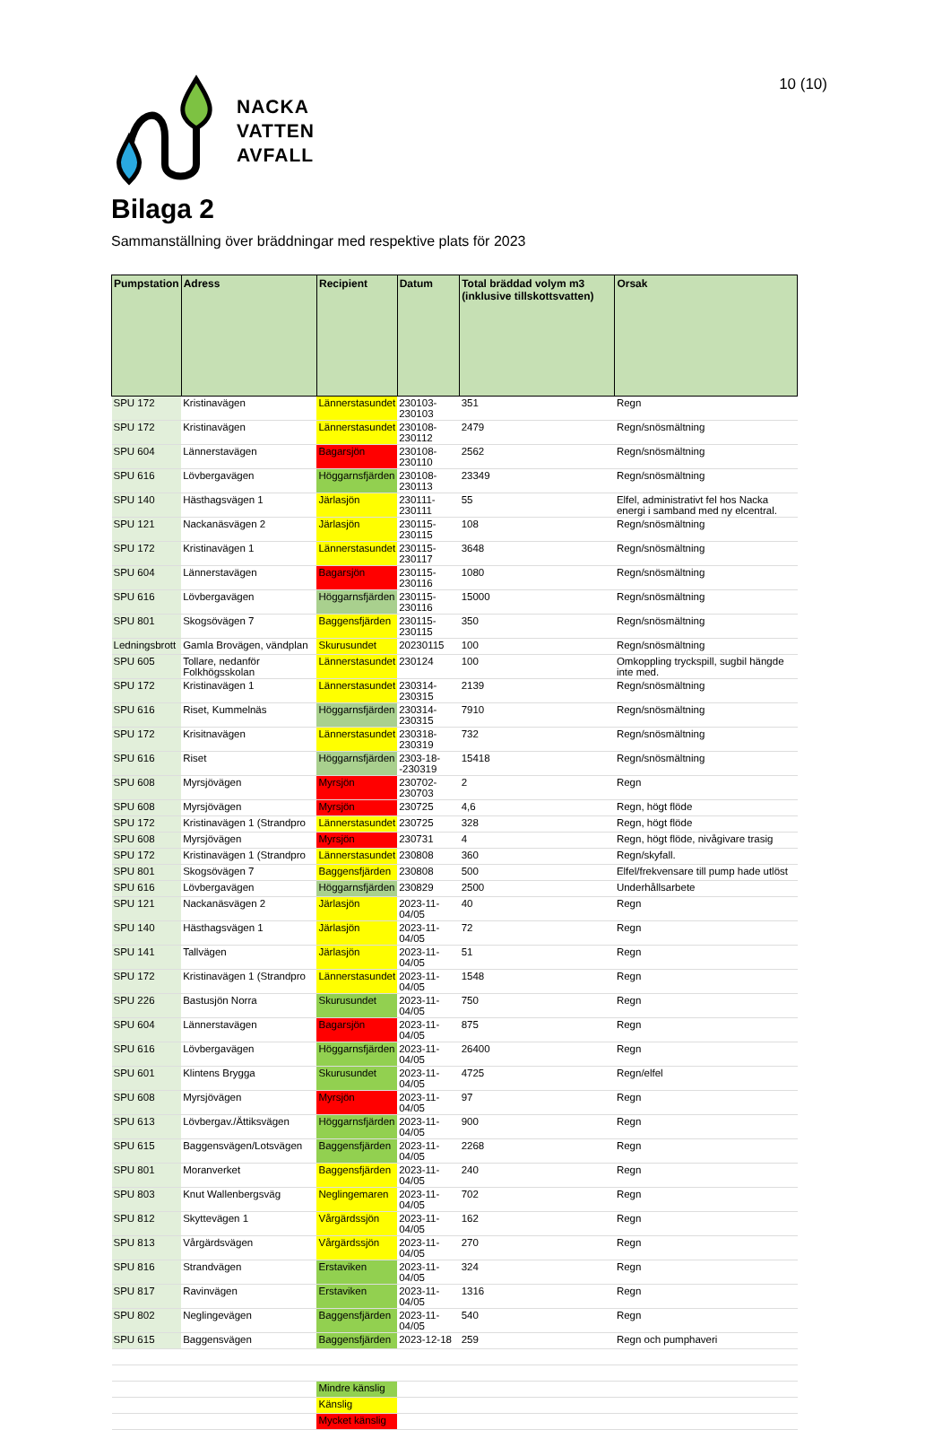10 (10)
NACKA
VATTEN
AVFALL
Bilaga 2
Sammanställning över bräddningar med respektive plats för 2023
| Pumpstation | Adress | Recipient | Datum | Total bräddad volym m3 (inklusive tillskottsvatten) | Orsak |
| --- | --- | --- | --- | --- | --- |
| SPU 172 | Kristinavägen | Lännerstasundet | 230103-230103 | 351 | Regn |
| SPU 172 | Kristinavägen | Lännerstasundet | 230108-230112 | 2479 | Regn/snösmältning |
| SPU 604 | Lännerstavägen | Bagarsjön | 230108-230110 | 2562 | Regn/snösmältning |
| SPU 616 | Lövbergavägen | Höggarnsfjärden | 230108-230113 | 23349 | Regn/snösmältning |
| SPU 140 | Hästhagsvägen 1 | Järlasjön | 230111-230111 | 55 | Elfel, administrativt fel hos Nacka energi i samband med ny elcentral. |
| SPU 121 | Nackanäsvägen 2 | Järlasjön | 230115-230115 | 108 | Regn/snösmältning |
| SPU 172 | Kristinavägen 1 | Lännerstasundet | 230115-230117 | 3648 | Regn/snösmältning |
| SPU 604 | Lännerstavägen | Bagarsjön | 230115-230116 | 1080 | Regn/snösmältning |
| SPU 616 | Lövbergavägen | Höggarnsfjärden | 230115-230116 | 15000 | Regn/snösmältning |
| SPU 801 | Skogsövägen 7 | Baggensfjärden | 230115-230115 | 350 | Regn/snösmältning |
| Ledningsbrott | Gamla Brovägen, vändplan | Skurusundet | 20230115 | 100 | Regn/snösmältning |
| SPU 605 | Tollare, nedanför Folkhögsskolan | Lännerstasundet | 230124 | 100 | Omkoppling tryckspill, sugbil hängde inte med. |
| SPU 172 | Kristinavägen 1 | Lännerstasundet | 230314-230315 | 2139 | Regn/snösmältning |
| SPU 616 | Riset, Kummelnäs | Höggarnsfjärden | 230314-230315 | 7910 | Regn/snösmältning |
| SPU 172 | Krisitnavägen | Lännerstasundet | 230318-230319 | 732 | Regn/snösmältning |
| SPU 616 | Riset | Höggarnsfjärden | 2303-18--230319 | 15418 | Regn/snösmältning |
| SPU 608 | Myrsjövägen | Myrsjön | 230702-230703 | 2 | Regn |
| SPU 608 | Myrsjövägen | Myrsjön | 230725 | 4,6 | Regn, högt flöde |
| SPU 172 | Kristinavägen 1 (Strandpro | Lännerstasundet | 230725 | 328 | Regn, högt flöde |
| SPU 608 | Myrsjövägen | Myrsjön | 230731 | 4 | Regn, högt flöde, nivågivare trasig |
| SPU 172 | Kristinavägen 1 (Strandpro | Lännerstasundet | 230808 | 360 | Regn/skyfall. |
| SPU 801 | Skogsövägen 7 | Baggensfjärden | 230808 | 500 | Elfel/frekvensare till pump hade utlöst |
| SPU 616 | Lövbergavägen | Höggarnsfjärden | 230829 | 2500 | Underhållsarbete |
| SPU 121 | Nackanäsvägen 2 | Järlasjön | 2023-11-04/05 | 40 | Regn |
| SPU 140 | Hästhagsvägen 1 | Järlasjön | 2023-11-04/05 | 72 | Regn |
| SPU 141 | Tallvägen | Järlasjön | 2023-11-04/05 | 51 | Regn |
| SPU 172 | Kristinavägen 1 (Strandpro | Lännerstasundet | 2023-11-04/05 | 1548 | Regn |
| SPU 226 | Bastusjön Norra | Skurusundet | 2023-11-04/05 | 750 | Regn |
| SPU 604 | Lännerstavägen | Bagarsjön | 2023-11-04/05 | 875 | Regn |
| SPU 616 | Lövbergavägen | Höggarnsfjärden | 2023-11-04/05 | 26400 | Regn |
| SPU 601 | Klintens Brygga | Skurusundet | 2023-11-04/05 | 4725 | Regn/elfel |
| SPU 608 | Myrsjövägen | Myrsjön | 2023-11-04/05 | 97 | Regn |
| SPU 613 | Lövbergav./Ättiksvägen | Höggarnsfjärden | 2023-11-04/05 | 900 | Regn |
| SPU 615 | Baggensvägen/Lotsvägen | Baggensfjärden | 2023-11-04/05 | 2268 | Regn |
| SPU 801 | Moranverket | Baggensfjärden | 2023-11-04/05 | 240 | Regn |
| SPU 803 | Knut Wallenbergsväg | Neglingemaren | 2023-11-04/05 | 702 | Regn |
| SPU 812 | Skyttevägen 1 | Vårgärdssjön | 2023-11-04/05 | 162 | Regn |
| SPU 813 | Vårgärdsvägen | Vårgärdssjön | 2023-11-04/05 | 270 | Regn |
| SPU 816 | Strandvägen | Erstaviken | 2023-11-04/05 | 324 | Regn |
| SPU 817 | Ravinvägen | Erstaviken | 2023-11-04/05 | 1316 | Regn |
| SPU 802 | Neglingevägen | Baggensfjärden | 2023-11-04/05 | 540 | Regn |
| SPU 615 | Baggensvägen | Baggensfjärden | 2023-12-18 | 259 | Regn och pumphaveri |
| | | Mindre känslig | | | |
| | | Känslig | | | |
| | | Mycket känslig | | | |